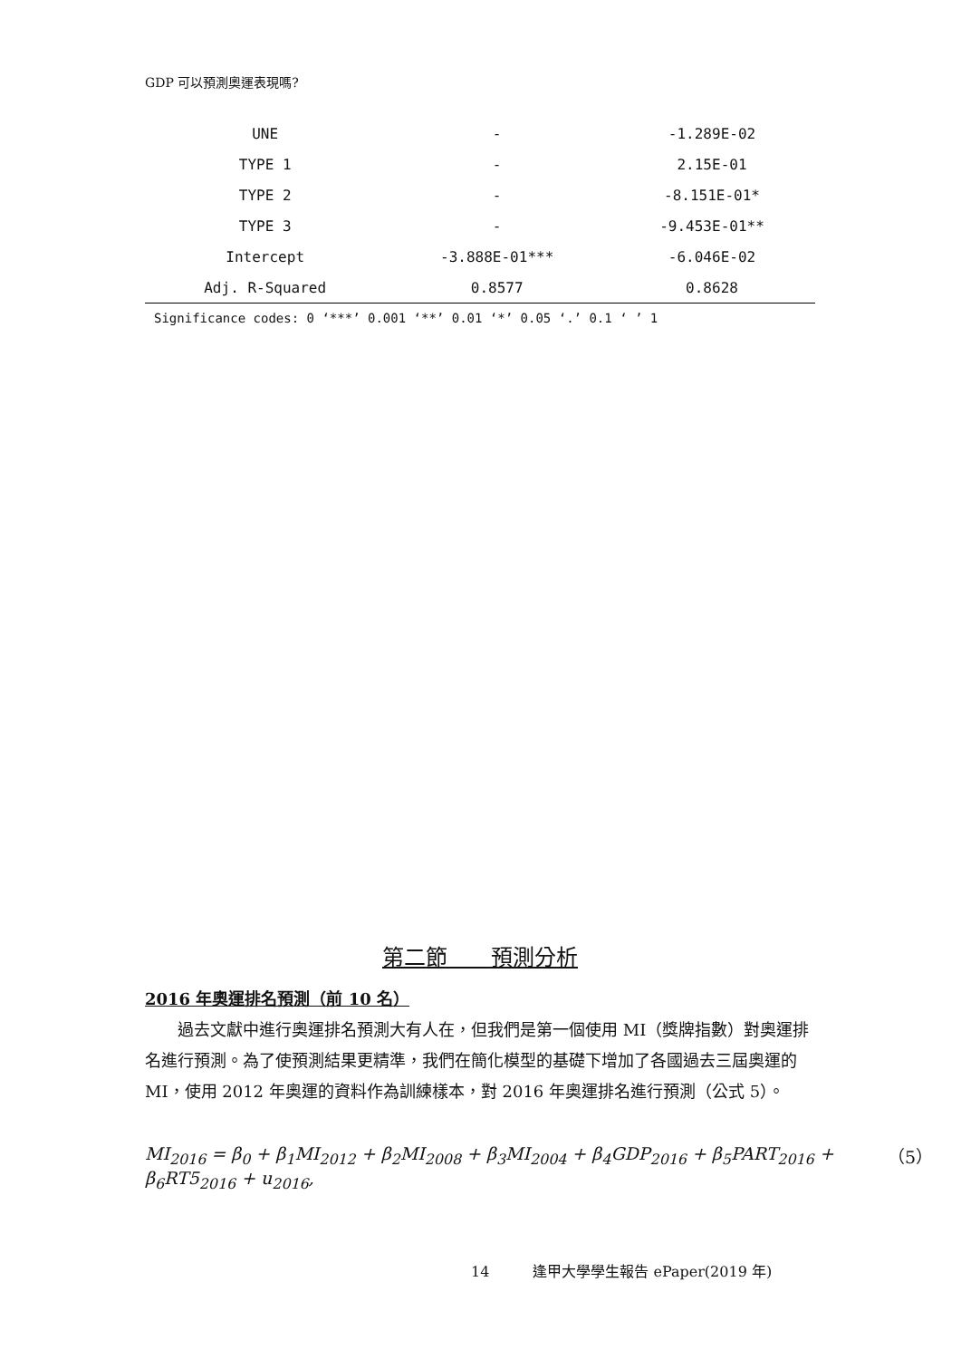GDP 可以預測奧運表現嗎?
| UNE | - | -1.289E-02 |
| TYPE 1 | - | 2.15E-01 |
| TYPE 2 | - | -8.151E-01* |
| TYPE 3 | - | -9.453E-01** |
| Intercept | -3.888E-01*** | -6.046E-02 |
| Adj. R-Squared | 0.8577 | 0.8628 |
Significance codes: 0 ‘***’ 0.001 ‘**’ 0.01 ‘*’ 0.05 ‘.’ 0.1 ‘ ’ 1
第二節　　預測分析
2016 年奧運排名預測（前 10 名）
過去文獻中進行奧運排名預測大有人在，但我們是第一個使用 MI（獎牌指數）對奧運排名進行預測。為了使預測結果更精準，我們在簡化模型的基礎下增加了各國過去三屆奧運的 MI，使用 2012 年奧運的資料作為訓練樣本，對 2016 年奧運排名進行預測（公式 5）。
MI<sub>2016</sub> = β<sub>0</sub> + β<sub>1</sub>MI<sub>2012</sub> + β<sub>2</sub>MI<sub>2008</sub> + β<sub>3</sub>MI<sub>2004</sub> + β<sub>4</sub>GDP<sub>2016</sub> + β<sub>5</sub>PART<sub>2016</sub> + β<sub>6</sub>RT5<sub>2016</sub> + u<sub>2016</sub>, （5）
14　　　逢甲大學學生報告 ePaper(2019 年)